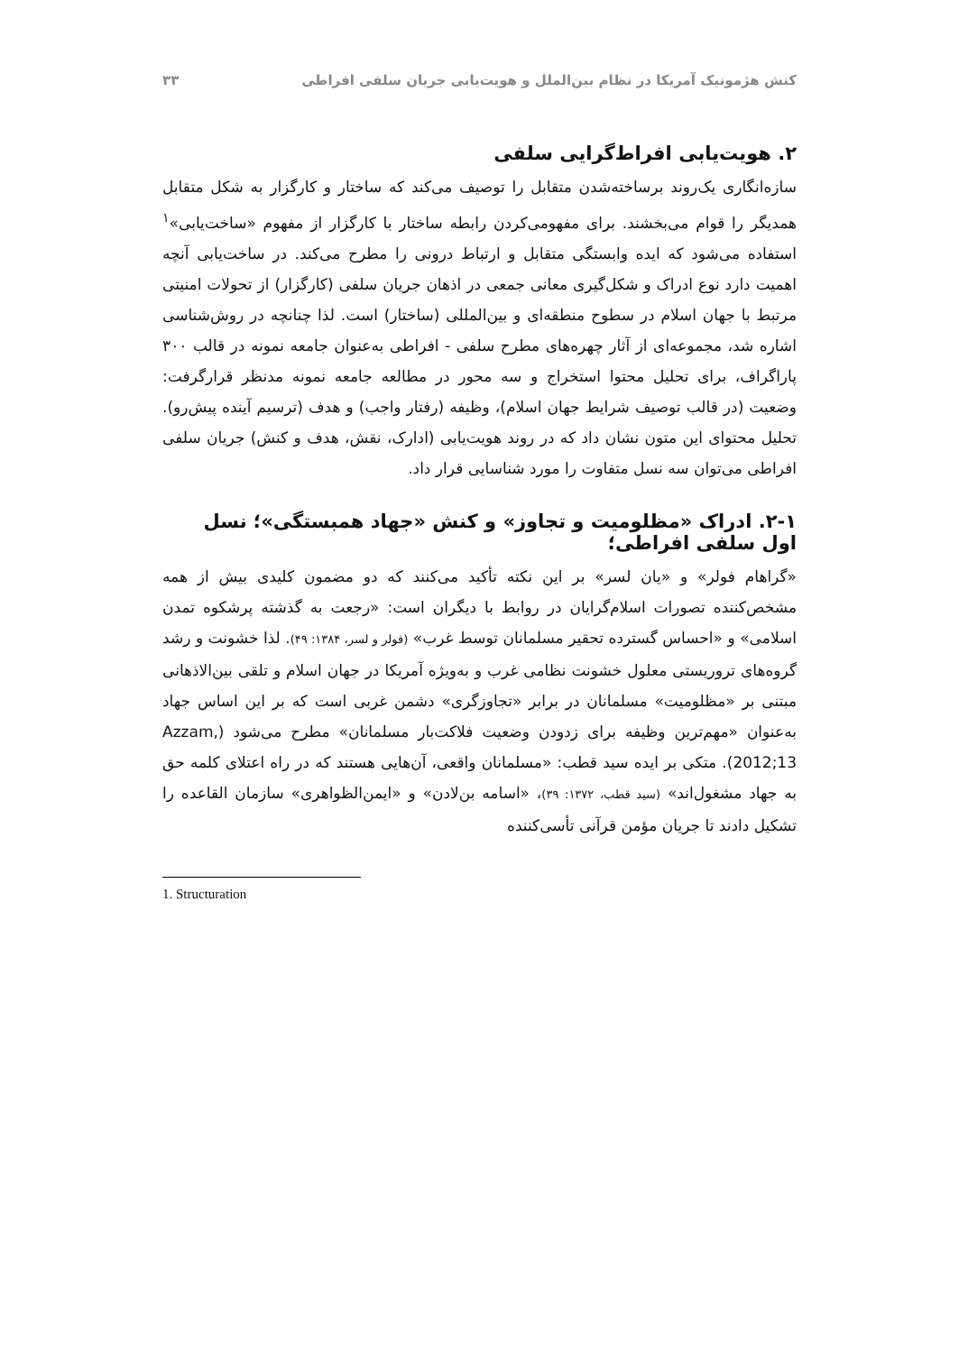کنش هژمونیک آمریکا در نظام بین‌الملل و هویت‌یابی جریان سلفی افراطی ۳۳
۲. هویت‌یابی افراط‌گرایی سلفی
سازه‌انگاری یک‌روند برساخته‌شدن متقابل را توصیف می‌کند که ساختار و کارگزار به شکل متقابل همدیگر را قوام می‌بخشند. برای مفهومی‌کردن رابطه ساختار با کارگزار از مفهوم «ساخت‌یابی»<sup>۱</sup> استفاده می‌شود که ایده وابستگی متقابل و ارتباط درونی را مطرح می‌کند. در ساخت‌یابی آنچه اهمیت دارد نوع ادراک و شکل‌گیری معانی جمعی در اذهان جریان سلفی (کارگزار) از تحولات امنیتی مرتبط با جهان اسلام در سطوح منطقه‌ای و بین‌المللی (ساختار) است. لذا چنانچه در روش‌شناسی اشاره شد، مجموعه‌ای از آثار چهره‌های مطرح سلفی - افراطی به‌عنوان جامعه نمونه در قالب ۳۰۰ پاراگراف، برای تحلیل محتوا استخراج و سه محور در مطالعه جامعه نمونه مدنظر قرارگرفت: وضعیت (در قالب توصیف شرایط جهان اسلام)، وظیفه (رفتار واجب) و هدف (ترسیم آینده پیش‌رو). تحلیل محتوای این متون نشان داد که در روند هویت‌یابی (ادارک، نقش، هدف و کنش) جریان سلفی افراطی می‌توان سه نسل متفاوت را مورد شناسایی قرار داد.
۲-۱. ادراک «مظلومیت و تجاوز» و کنش «جهاد همبستگی»؛ نسل اول سلفی افراطی؛
«گراهام فولر» و «یان لسر» بر این نکته تأکید می‌کنند که دو مضمون کلیدی بیش از همه مشخص‌کننده تصورات اسلام‌گرایان در روابط با دیگران است: «رجعت به گذشته پرشکوه تمدن اسلامی» و «احساس گسترده تحقیر مسلمانان توسط غرب» (فولر و لسر، ۱۳۸۴: ۴۹). لذا خشونت و رشد گروه‌های تروریستی معلول خشونت نظامی غرب و به‌ویژه آمریکا در جهان اسلام و تلقی بین‌الاذهانی مبتنی بر «مظلومیت» مسلمانان در برابر «تجاوزگری» دشمن غربی است که بر این اساس جهاد به‌عنوان «مهم‌ترین وظیفه برای زدودن وضعیت فلاکت‌بار مسلمانان» مطرح می‌شود (Azzam, 2012;13). متکی بر ایده سید قطب: «مسلمانان واقعی، آن‌هایی هستند که در راه اعتلای کلمه حق به جهاد مشغول‌اند» (سید قطب، ۱۳۷۲: ۳۹)، «اسامه بن‌لادن» و «ایمن‌الظواهری» سازمان القاعده را تشکیل دادند تا جریان مؤمن قرآنی تأسی‌کننده
1. Structuration